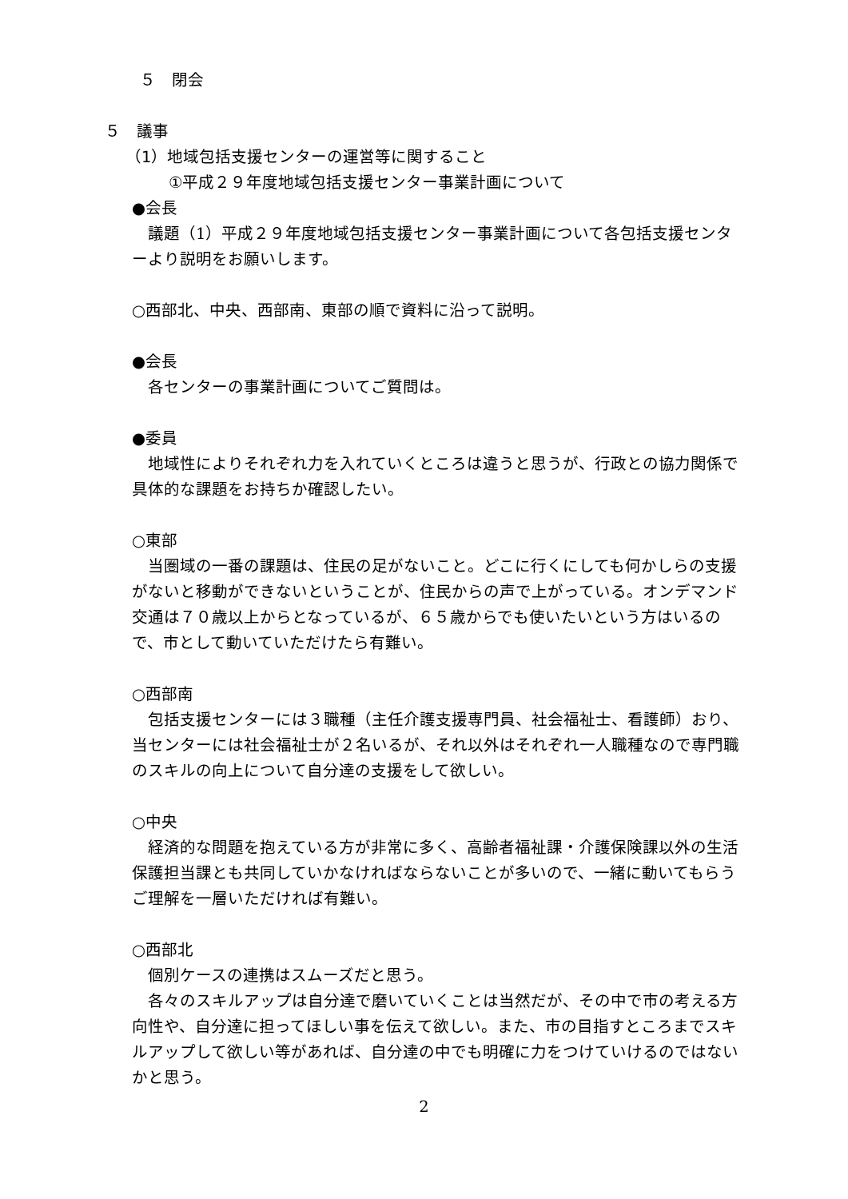５　閉会
５　議事
（1）地域包括支援センターの運営等に関すること
①平成２９年度地域包括支援センター事業計画について
●会長
議題（1）平成２９年度地域包括支援センター事業計画について各包括支援センターより説明をお願いします。
○西部北、中央、西部南、東部の順で資料に沿って説明。
●会長
各センターの事業計画についてご質問は。
●委員
地域性によりそれぞれ力を入れていくところは違うと思うが、行政との協力関係で具体的な課題をお持ちか確認したい。
○東部
当圏域の一番の課題は、住民の足がないこと。どこに行くにしても何かしらの支援がないと移動ができないということが、住民からの声で上がっている。オンデマンド交通は７０歳以上からとなっているが、６５歳からでも使いたいという方はいるので、市として動いていただけたら有難い。
○西部南
包括支援センターには３職種（主任介護支援専門員、社会福祉士、看護師）おり、当センターには社会福祉士が２名いるが、それ以外はそれぞれ一人職種なので専門職のスキルの向上について自分達の支援をして欲しい。
○中央
経済的な問題を抱えている方が非常に多く、高齢者福祉課・介護保険課以外の生活保護担当課とも共同していかなければならないことが多いので、一緒に動いてもらうご理解を一層いただければ有難い。
○西部北
個別ケースの連携はスムーズだと思う。
各々のスキルアップは自分達で磨いていくことは当然だが、その中で市の考える方向性や、自分達に担ってほしい事を伝えて欲しい。また、市の目指すところまでスキルアップして欲しい等があれば、自分達の中でも明確に力をつけていけるのではないかと思う。
2